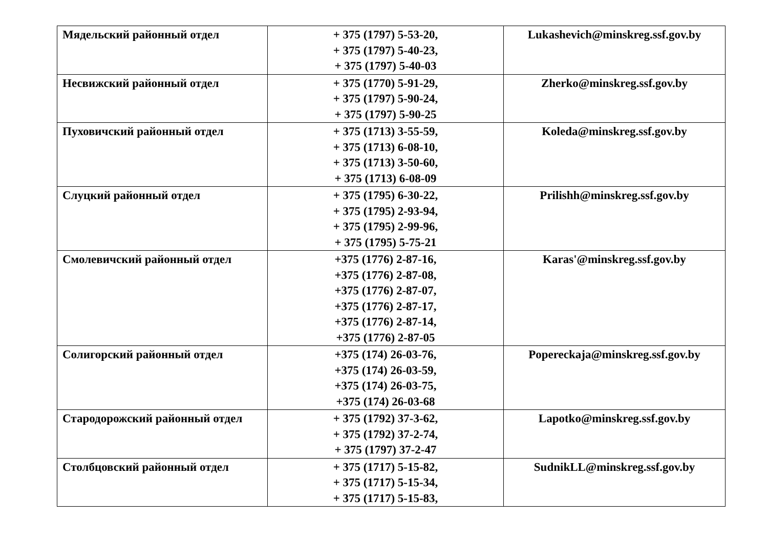| Мядельский районный отдел | + 375 (1797) 5-53-20, + 375 (1797) 5-40-23, + 375 (1797) 5-40-03 | Lukashevich@minskreg.ssf.gov.by |
| Несвижский районный отдел | + 375 (1770) 5-91-29, + 375 (1797) 5-90-24, + 375 (1797) 5-90-25 | Zherko@minskreg.ssf.gov.by |
| Пуховичский районный отдел | + 375 (1713) 3-55-59, + 375 (1713) 6-08-10, + 375 (1713) 3-50-60, + 375 (1713) 6-08-09 | Koleda@minskreg.ssf.gov.by |
| Слуцкий районный отдел | + 375 (1795) 6-30-22, + 375 (1795) 2-93-94, + 375 (1795) 2-99-96, + 375 (1795) 5-75-21 | Prilishh@minskreg.ssf.gov.by |
| Смолевичский районный отдел | +375 (1776) 2-87-16, +375 (1776) 2-87-08, +375 (1776) 2-87-07, +375 (1776) 2-87-17, +375 (1776) 2-87-14, +375 (1776) 2-87-05 | Karas'@minskreg.ssf.gov.by |
| Солигорский районный отдел | +375 (174) 26-03-76, +375 (174) 26-03-59, +375 (174) 26-03-75, +375 (174) 26-03-68 | Popereckaja@minskreg.ssf.gov.by |
| Стародорожский районный отдел | + 375 (1792) 37-3-62, + 375 (1792) 37-2-74, + 375 (1797) 37-2-47 | Lapotko@minskreg.ssf.gov.by |
| Столбцовский районный отдел | + 375 (1717) 5-15-82, + 375 (1717) 5-15-34, + 375 (1717) 5-15-83, | SudnikLL@minskreg.ssf.gov.by |